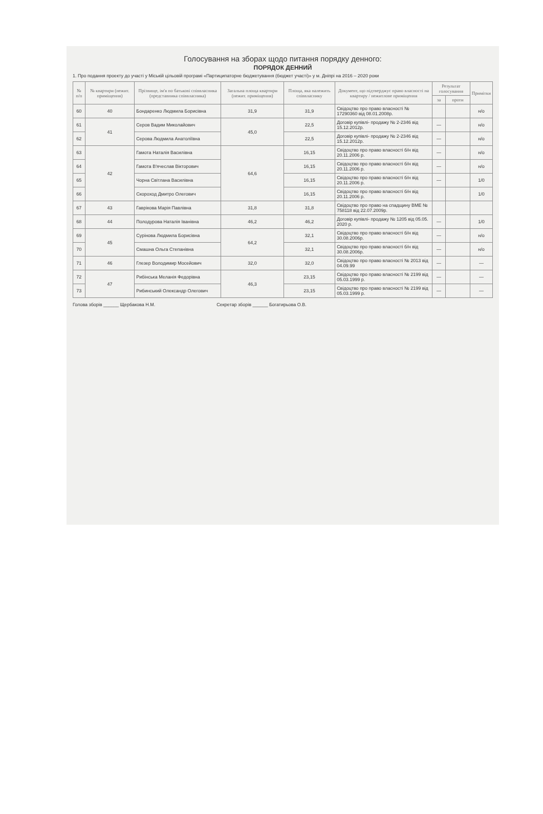Голосування на зборах щодо питання порядку денного:
ПОРЯДОК ДЕННИЙ
1. Про подання проекту до участі у Міській цільовій програмі «Партиципаторне бюджетування (бюджет участі)» у м. Дніпрі на 2016 – 2020 роки
| № п/п | № квартири (нежит. примiщення) | Прізвище, ім'я по батькові співвласника (представника співвласника) | Загальна площа квартири (нежит. приміщення) | Площа, яка належить співвласнику | Документ, що підтверджує право власності на квартиру / нежитлове приміщення | Результат голосування | | Примітки |
| --- | --- | --- | --- | --- | --- | --- | --- | --- |
| | | | | | | за | проти | |
| 60 | 40 | Бондаренко Людмила Борисівна | 31,9 | 31,9 | Свідоцтво про право власності № 17290360 від 08.01.2008р. | | | н/о |
| 61 | 41 | Серов Вадим Миколайович | 45,0 | 22,5 | Договір купівлі- продажу № 2-2346 від 15.12.2012р. | — | | н/о |
| 62 | | Серова Людмила Анатоліївна | | 22,5 | Договір купівлі- продажу № 2-2346 від 15.12.2012р. | — | | н/о |
| 63 | 42 | Гамота Наталія Василівна | 64,6 | 16,15 | Свідоцтво про право власності б/н від 20.11.2006 р. | — | | н/о |
| 64 | | Гамота В'ячеслав Вікторович | | 16,15 | Свідоцтво про право власності б/н від 20.11.2006 р. | — | | н/о |
| 65 | | Чорна Світлана Василівна | | 16,15 | Свідоцтво про право власності б/н від 20.11.2006 р. | — | | 1/0 |
| 66 | | Скороход Дмитро Олегович | | 16,15 | Свідоцтво про право власності б/н від 20.11.2006 р. | | | 1/0 |
| 67 | 43 | Гаврікова Марія Павлівна | 31,8 | 31,8 | Свідоцтво про право на спадщину ВМЕ № 758118 від 22.07.2009р. | | | |
| 68 | 44 | Полодурова Наталія Іванівна | 46,2 | 46,2 | Договір купівлі- продажу № 1205 від 05.05. 2020 р. | — | | 1/0 |
| 69 | 45 | Сурінова Людмила Борисівна | 64,2 | 32,1 | Свідоцтво про право власності б/н від 30.08.2006р. | — | | н/о |
| 70 | | Смашна Ольга Степанівна | | 32,1 | Свідоцтво про право власності б/н від 30.08.2006р. | — | | н/о |
| 71 | 46 | Глезер Володимир Мосейович | 32,0 | 32,0 | Свідоцтво про право власності № 2013 від 04.09.99 | — | | — |
| 72 | 47 | Рибінська Меланія Федорівна | 46,3 | 23,15 | Свідоцтво про право власності № 2199 від 05.03.1999 р. | — | | — |
| 73 | | Рибинський Олександр Олегович | | 23,15 | Свідоцтво про право власності № 2199 від 05.03.1999 р. | — | | — |
Голова зборів ______ Щербакова Н.М. Секретар зборів ______ Богатирьова О.В.